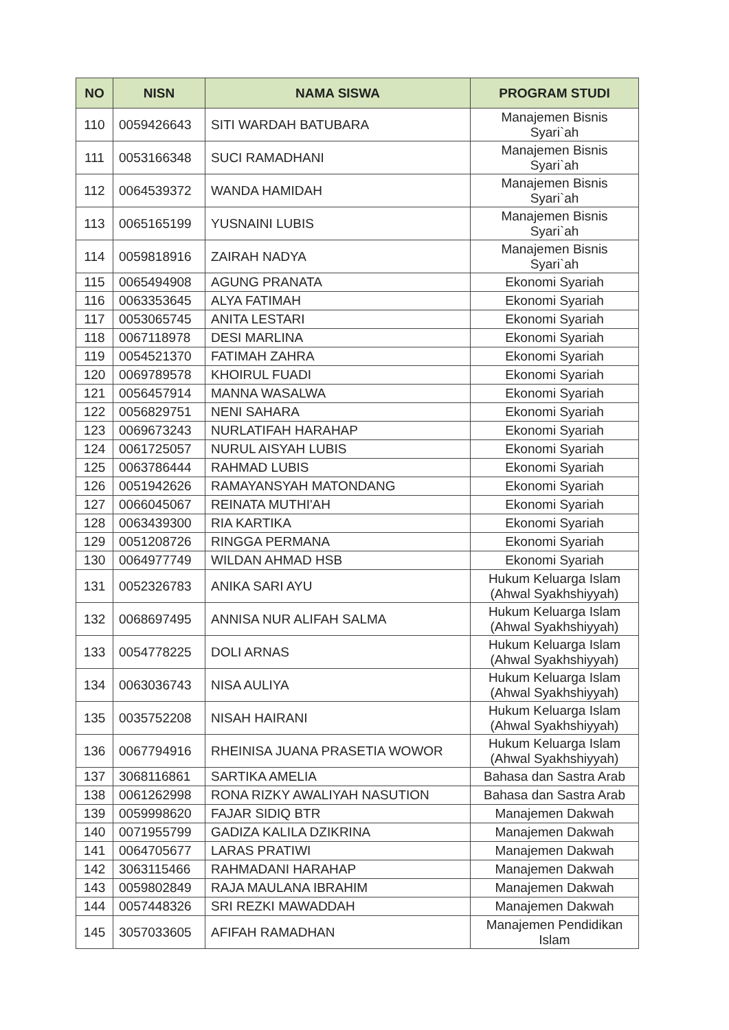| NO | NISN | NAMA SISWA | PROGRAM STUDI |
| --- | --- | --- | --- |
| 110 | 0059426643 | SITI WARDAH BATUBARA | Manajemen Bisnis Syari`ah |
| 111 | 0053166348 | SUCI RAMADHANI | Manajemen Bisnis Syari`ah |
| 112 | 0064539372 | WANDA HAMIDAH | Manajemen Bisnis Syari`ah |
| 113 | 0065165199 | YUSNAINI LUBIS | Manajemen Bisnis Syari`ah |
| 114 | 0059818916 | ZAIRAH NADYA | Manajemen Bisnis Syari`ah |
| 115 | 0065494908 | AGUNG PRANATA | Ekonomi Syariah |
| 116 | 0063353645 | ALYA FATIMAH | Ekonomi Syariah |
| 117 | 0053065745 | ANITA LESTARI | Ekonomi Syariah |
| 118 | 0067118978 | DESI MARLINA | Ekonomi Syariah |
| 119 | 0054521370 | FATIMAH ZAHRA | Ekonomi Syariah |
| 120 | 0069789578 | KHOIRUL FUADI | Ekonomi Syariah |
| 121 | 0056457914 | MANNA WASALWA | Ekonomi Syariah |
| 122 | 0056829751 | NENI SAHARA | Ekonomi Syariah |
| 123 | 0069673243 | NURLATIFAH HARAHAP | Ekonomi Syariah |
| 124 | 0061725057 | NURUL AISYAH LUBIS | Ekonomi Syariah |
| 125 | 0063786444 | RAHMAD LUBIS | Ekonomi Syariah |
| 126 | 0051942626 | RAMAYANSYAH MATONDANG | Ekonomi Syariah |
| 127 | 0066045067 | REINATA MUTHI'AH | Ekonomi Syariah |
| 128 | 0063439300 | RIA KARTIKA | Ekonomi Syariah |
| 129 | 0051208726 | RINGGA PERMANA | Ekonomi Syariah |
| 130 | 0064977749 | WILDAN AHMAD HSB | Ekonomi Syariah |
| 131 | 0052326783 | ANIKA SARI AYU | Hukum Keluarga Islam (Ahwal Syakhshiyyah) |
| 132 | 0068697495 | ANNISA NUR ALIFAH SALMA | Hukum Keluarga Islam (Ahwal Syakhshiyyah) |
| 133 | 0054778225 | DOLI ARNAS | Hukum Keluarga Islam (Ahwal Syakhshiyyah) |
| 134 | 0063036743 | NISA AULIYA | Hukum Keluarga Islam (Ahwal Syakhshiyyah) |
| 135 | 0035752208 | NISAH HAIRANI | Hukum Keluarga Islam (Ahwal Syakhshiyyah) |
| 136 | 0067794916 | RHEINISA JUANA PRASETIA WOWOR | Hukum Keluarga Islam (Ahwal Syakhshiyyah) |
| 137 | 3068116861 | SARTIKA AMELIA | Bahasa dan Sastra Arab |
| 138 | 0061262998 | RONA RIZKY AWALIYAH NASUTION | Bahasa dan Sastra Arab |
| 139 | 0059998620 | FAJAR SIDIQ BTR | Manajemen Dakwah |
| 140 | 0071955799 | GADIZA KALILA DZIKRINA | Manajemen Dakwah |
| 141 | 0064705677 | LARAS PRATIWI | Manajemen Dakwah |
| 142 | 3063115466 | RAHMADANI HARAHAP | Manajemen Dakwah |
| 143 | 0059802849 | RAJA MAULANA IBRAHIM | Manajemen Dakwah |
| 144 | 0057448326 | SRI REZKI MAWADDAH | Manajemen Dakwah |
| 145 | 3057033605 | AFIFAH RAMADHAN | Manajemen Pendidikan Islam |